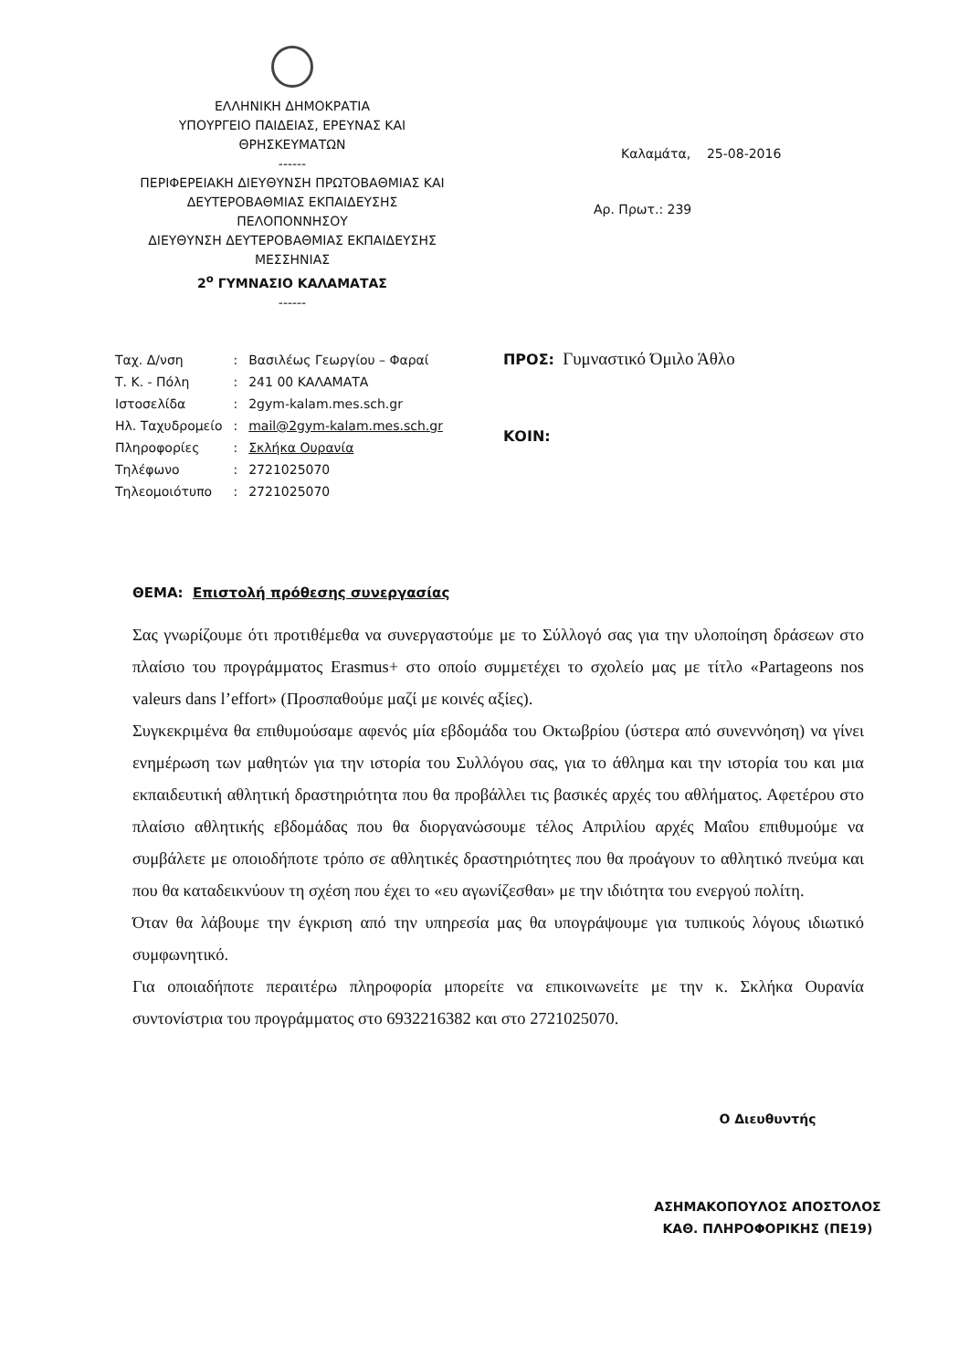ΕΛΛΗΝΙΚΗ ΔΗΜΟΚΡΑΤΙΑ
ΥΠΟΥΡΓΕΙΟ ΠΑΙΔΕΙΑΣ, ΕΡΕΥΝΑΣ ΚΑΙ
ΘΡΗΣΚΕΥΜΑΤΩΝ
------
ΠΕΡΙΦΕΡΕΙΑΚΗ ΔΙΕΥΘΥΝΣΗ ΠΡΩΤΟΒΑΘΜΙΑΣ ΚΑΙ
ΔΕΥΤΕΡΟΒΑΘΜΙΑΣ ΕΚΠΑΙΔΕΥΣΗΣ
ΠΕΛΟΠΟΝΝΗΣΟΥ
ΔΙΕΥΘΥΝΣΗ ΔΕΥΤΕΡΟΒΑΘΜΙΑΣ ΕΚΠΑΙΔΕΥΣΗΣ
ΜΕΣΣΗΝΙΑΣ
2<sup>ο</sup> ΓΥΜΝΑΣΙΟ ΚΑΛΑΜΑΤΑΣ
------
Καλαμάτα, 25-08-2016
Αρ. Πρωτ.: 239
| Ταχ. Δ/νση | : | Βασιλέως Γεωργίου – Φαραί |
| Τ. Κ. - Πόλη | : | 241 00 ΚΑΛΑΜΑΤΑ |
| Ιστοσελίδα | : | 2gym-kalam.mes.sch.gr |
| Ηλ. Ταχυδρομείο | : | mail@2gym-kalam.mes.sch.gr |
| Πληροφορίες | : | Σκλήκα Ουρανία |
| Τηλέφωνο | : | 2721025070 |
| Τηλεομοιότυπο | : | 2721025070 |
ΠΡΟΣ: Γυμναστικό Όμιλο Άθλο
ΚΟΙΝ:
ΘΕΜΑ: Επιστολή πρόθεσης συνεργασίας
Σας γνωρίζουμε ότι προτιθέμεθα να συνεργαστούμε με το Σύλλογό σας για την υλοποίηση δράσεων στο πλαίσιο του προγράμματος Erasmus+ στο οποίο συμμετέχει το σχολείο μας με τίτλο «Partageons nos valeurs dans l’effort» (Προσπαθούμε μαζί με κοινές αξίες).
Συγκεκριμένα θα επιθυμούσαμε αφενός μία εβδομάδα του Οκτωβρίου (ύστερα από συνεννόηση) να γίνει ενημέρωση των μαθητών για την ιστορία του Συλλόγου σας, για το άθλημα και την ιστορία του και μια εκπαιδευτική αθλητική δραστηριότητα που θα προβάλλει τις βασικές αρχές του αθλήματος. Αφετέρου στο πλαίσιο αθλητικής εβδομάδας που θα διοργανώσουμε τέλος Απριλίου αρχές Μαΐου επιθυμούμε να συμβάλετε με οποιοδήποτε τρόπο σε αθλητικές δραστηριότητες που θα προάγουν το αθλητικό πνεύμα και που θα καταδεικνύουν τη σχέση που έχει το «ευ αγωνίζεσθαι» με την ιδιότητα του ενεργού πολίτη.
Όταν θα λάβουμε την έγκριση από την υπηρεσία μας θα υπογράψουμε για τυπικούς λόγους ιδιωτικό συμφωνητικό.
Για οποιαδήποτε περαιτέρω πληροφορία μπορείτε να επικοινωνείτε με την κ. Σκλήκα Ουρανία συντονίστρια του προγράμματος στο 6932216382 και στο 2721025070.
Ο Διευθυντής
ΑΣΗΜΑΚΟΠΟΥΛΟΣ ΑΠΟΣΤΟΛΟΣ
ΚΑΘ. ΠΛΗΡΟΦΟΡΙΚΗΣ (ΠΕ19)